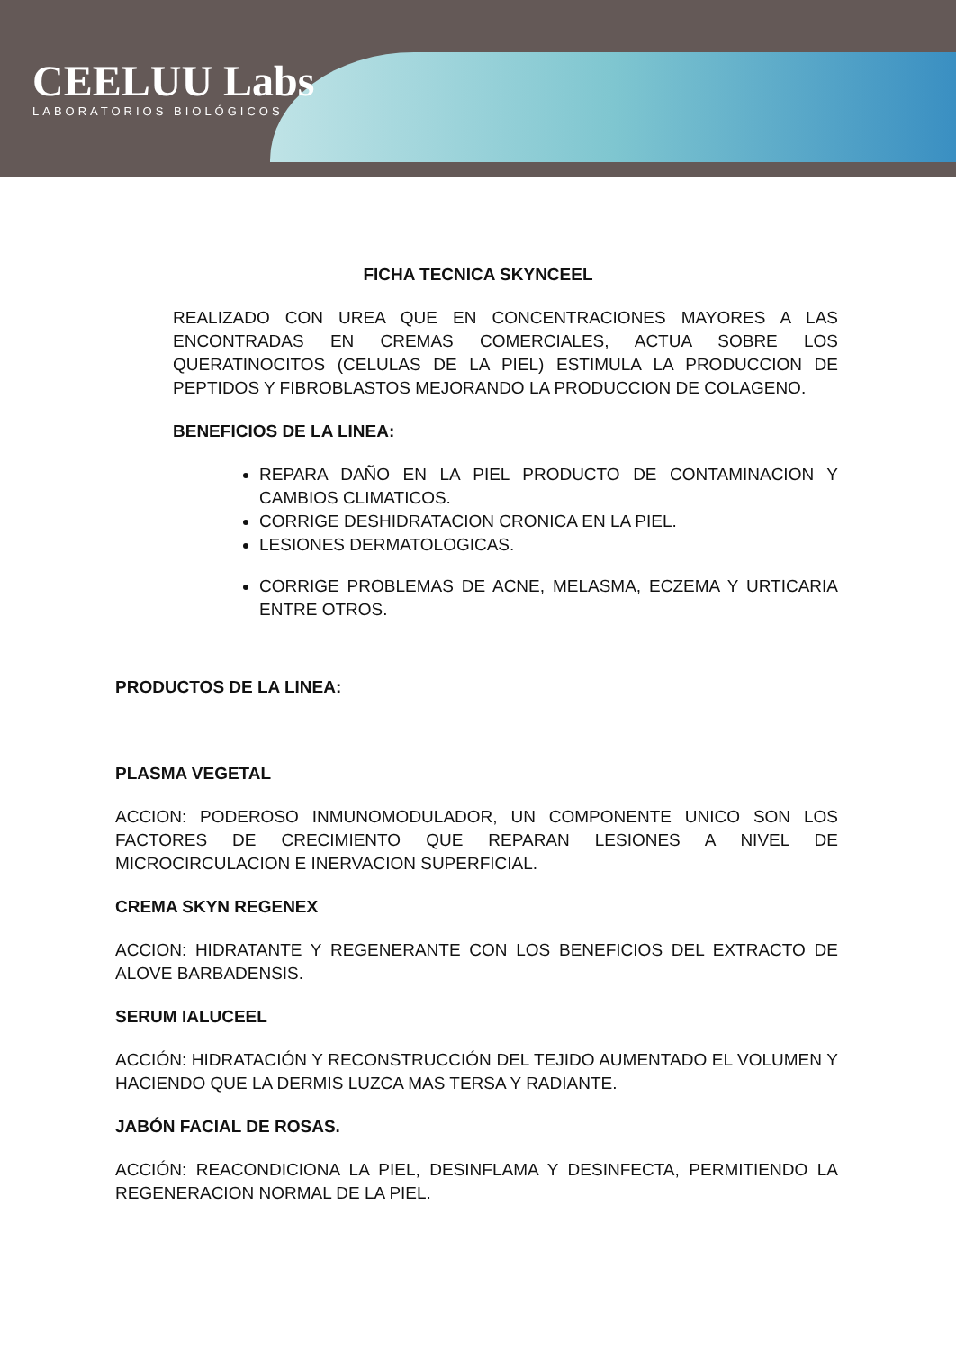CEELUU Labs
LABORATORIOS BIOLÓGICOS
FICHA TECNICA SKYNCEEL
REALIZADO CON UREA QUE EN CONCENTRACIONES MAYORES A LAS ENCONTRADAS EN CREMAS COMERCIALES, ACTUA SOBRE LOS QUERATINOCITOS (CELULAS DE LA PIEL) ESTIMULA LA PRODUCCION DE PEPTIDOS Y FIBROBLASTOS MEJORANDO LA PRODUCCION DE COLAGENO.
BENEFICIOS DE LA LINEA:
REPARA DAÑO EN LA PIEL PRODUCTO DE CONTAMINACION Y CAMBIOS CLIMATICOS.
CORRIGE DESHIDRATACION CRONICA EN LA PIEL.
LESIONES DERMATOLOGICAS.
CORRIGE PROBLEMAS DE ACNE, MELASMA, ECZEMA Y URTICARIA ENTRE OTROS.
PRODUCTOS DE LA LINEA:
PLASMA VEGETAL
ACCION: PODEROSO INMUNOMODULADOR, UN COMPONENTE UNICO SON LOS FACTORES DE CRECIMIENTO QUE REPARAN LESIONES A NIVEL DE MICROCIRCULACION E INERVACION SUPERFICIAL.
CREMA SKYN REGENEX
ACCION: HIDRATANTE Y REGENERANTE CON LOS BENEFICIOS DEL EXTRACTO DE ALOVE BARBADENSIS.
SERUM IALUCEEL
ACCIÓN: HIDRATACIÓN Y RECONSTRUCCIÓN DEL TEJIDO AUMENTADO EL VOLUMEN Y HACIENDO QUE LA DERMIS LUZCA MAS TERSA Y RADIANTE.
JABÓN FACIAL DE ROSAS.
ACCIÓN: REACONDICIONA LA PIEL, DESINFLAMA Y DESINFECTA, PERMITIENDO LA REGENERACION NORMAL DE LA PIEL.